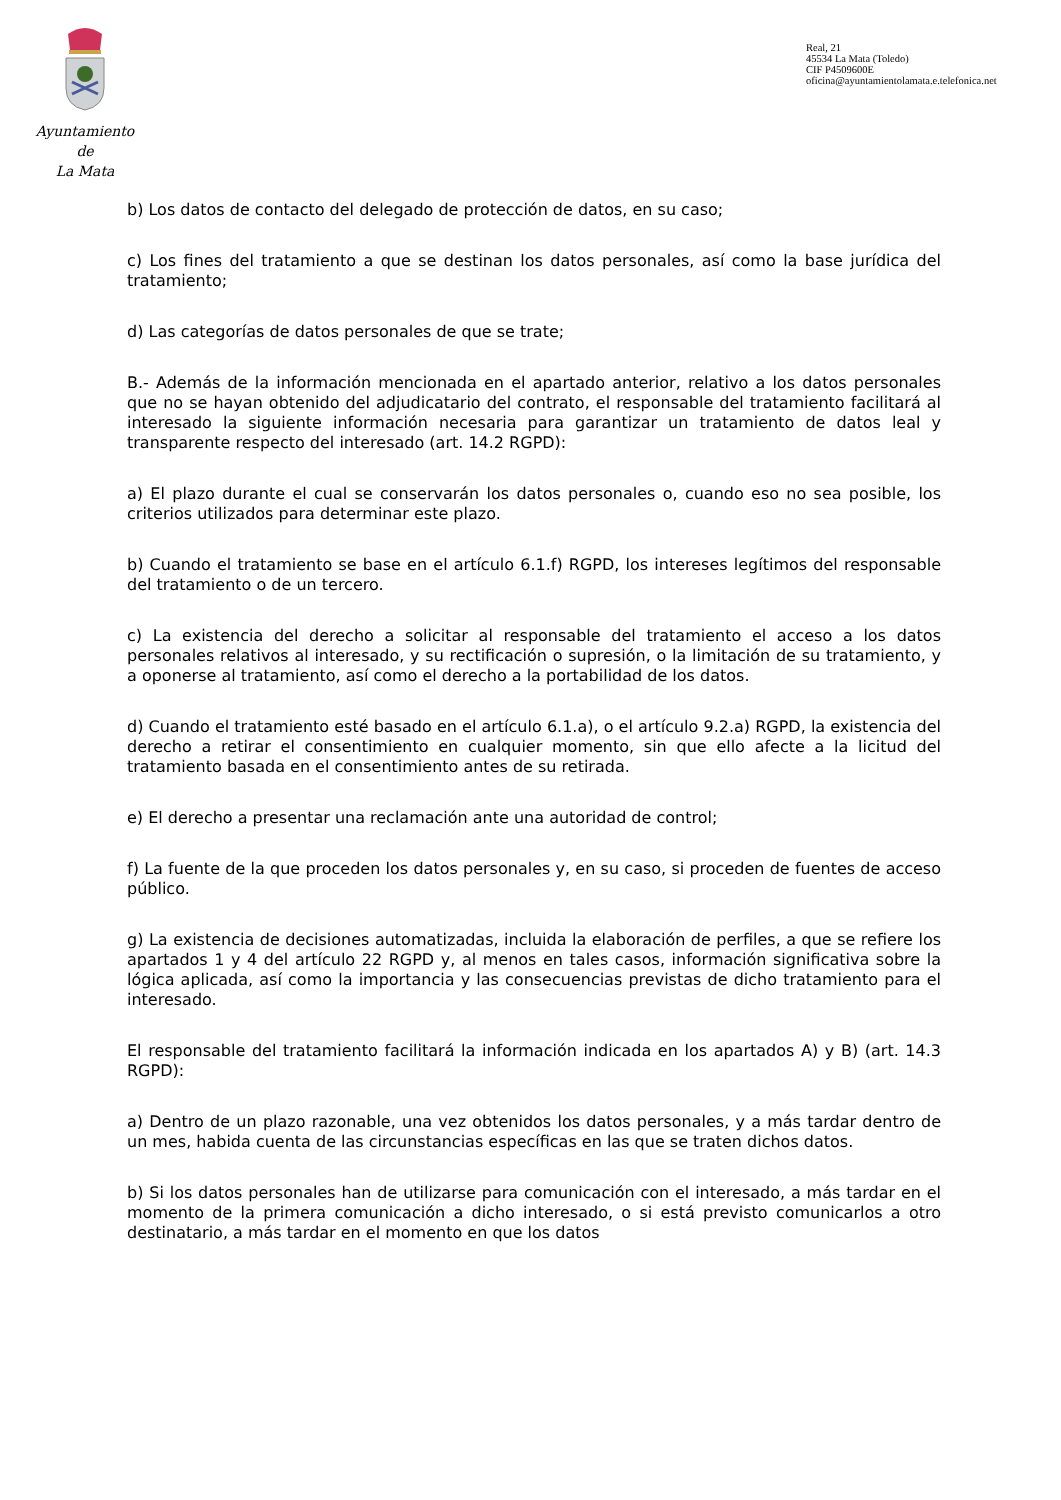Ayuntamiento
de
La Mata
Real, 21
45534 La Mata (Toledo)
CIF P4509600E
oficina@ayuntamientolamata.e.telefonica.net
b) Los datos de contacto del delegado de protección de datos, en su caso;
c) Los fines del tratamiento a que se destinan los datos personales, así como la base jurídica del tratamiento;
d) Las categorías de datos personales de que se trate;
B.- Además de la información mencionada en el apartado anterior, relativo a los datos personales que no se hayan obtenido del adjudicatario del contrato, el responsable del tratamiento facilitará al interesado la siguiente información necesaria para garantizar un tratamiento de datos leal y transparente respecto del interesado (art. 14.2 RGPD):
a) El plazo durante el cual se conservarán los datos personales o, cuando eso no sea posible, los criterios utilizados para determinar este plazo.
b) Cuando el tratamiento se base en el artículo 6.1.f) RGPD, los intereses legítimos del responsable del tratamiento o de un tercero.
c) La existencia del derecho a solicitar al responsable del tratamiento el acceso a los datos personales relativos al interesado, y su rectificación o supresión, o la limitación de su tratamiento, y a oponerse al tratamiento, así como el derecho a la portabilidad de los datos.
d) Cuando el tratamiento esté basado en el artículo 6.1.a), o el artículo 9.2.a) RGPD, la existencia del derecho a retirar el consentimiento en cualquier momento, sin que ello afecte a la licitud del tratamiento basada en el consentimiento antes de su retirada.
e) El derecho a presentar una reclamación ante una autoridad de control;
f) La fuente de la que proceden los datos personales y, en su caso, si proceden de fuentes de acceso público.
g) La existencia de decisiones automatizadas, incluida la elaboración de perfiles, a que se refiere los apartados 1 y 4 del artículo 22 RGPD y, al menos en tales casos, información significativa sobre la lógica aplicada, así como la importancia y las consecuencias previstas de dicho tratamiento para el interesado.
El responsable del tratamiento facilitará la información indicada en los apartados A) y B) (art. 14.3 RGPD):
a) Dentro de un plazo razonable, una vez obtenidos los datos personales, y a más tardar dentro de un mes, habida cuenta de las circunstancias específicas en las que se traten dichos datos.
b) Si los datos personales han de utilizarse para comunicación con el interesado, a más tardar en el momento de la primera comunicación a dicho interesado, o si está previsto comunicarlos a otro destinatario, a más tardar en el momento en que los datos